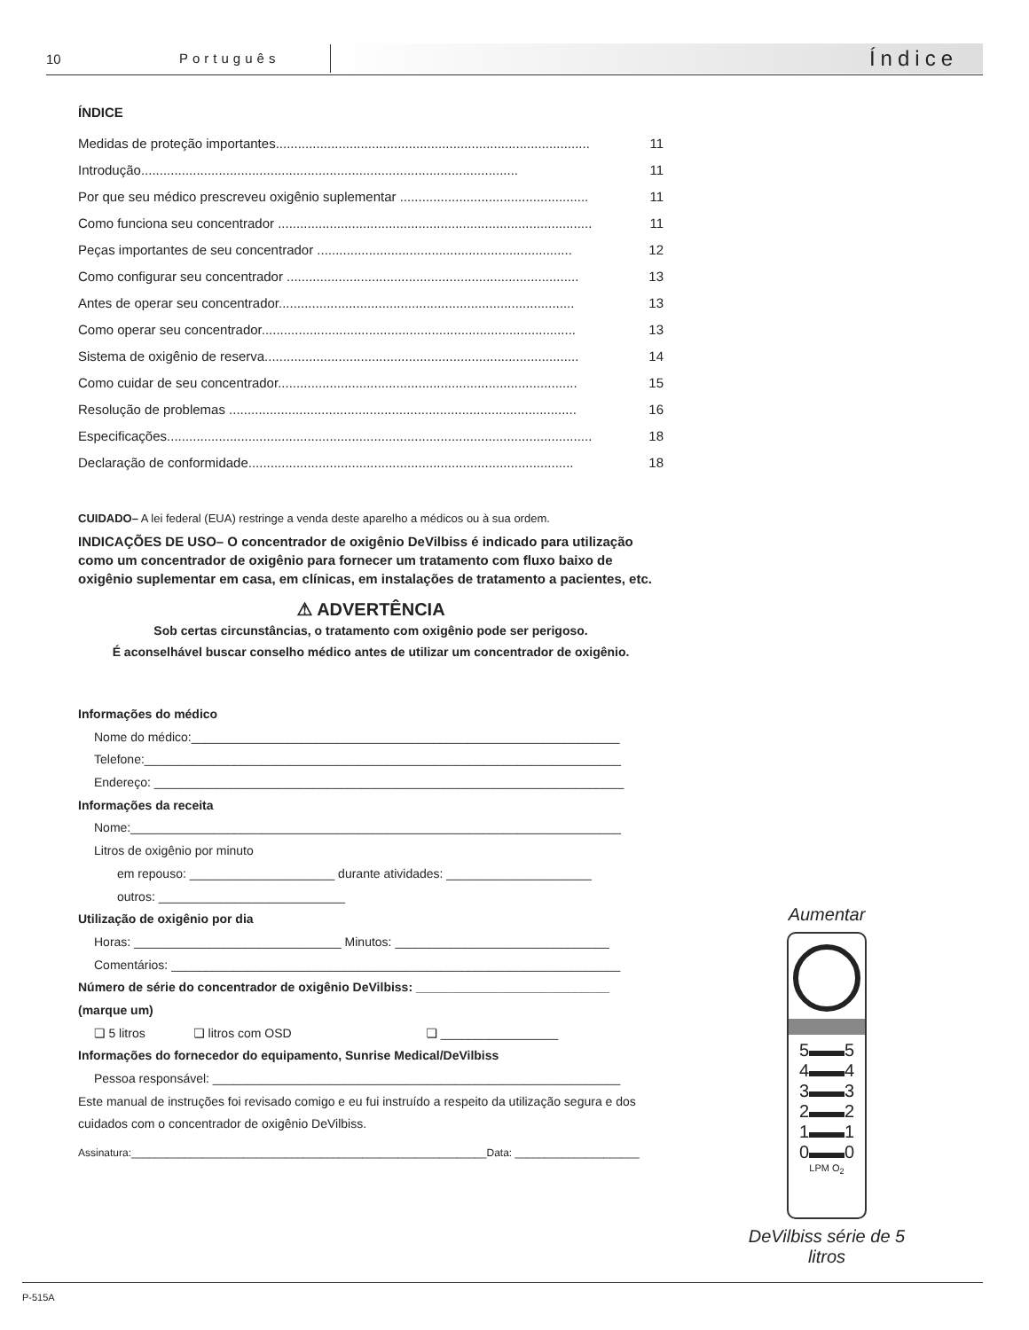10 Português Índice
ÍNDICE
Medidas de proteção importantes..................................................................................... 11
Introdução...................................................................................................... 11
Por que seu médico prescreveu oxigênio suplementar ................................................... 11
Como funciona seu concentrador ..................................................................................... 11
Peças importantes de seu concentrador ..................................................................... 12
Como configurar seu concentrador ............................................................................... 13
Antes de operar seu concentrador................................................................................ 13
Como operar seu concentrador..................................................................................... 13
Sistema de oxigênio de reserva..................................................................................... 14
Como cuidar de seu concentrador................................................................................. 15
Resolução de problemas .............................................................................................. 16
Especificações................................................................................................................... 18
Declaração de conformidade........................................................................................ 18
CUIDADO– A lei federal (EUA) restringe a venda deste aparelho a médicos ou à sua ordem.
INDICAÇÕES DE USO– O concentrador de oxigênio DeVilbiss é indicado para utilização como um concentrador de oxigênio para fornecer um tratamento com fluxo baixo de oxigênio suplementar em casa, em clínicas, em instalações de tratamento a pacientes, etc.
⚠ ADVERTÊNCIA
Sob certas circunstâncias, o tratamento com oxigênio pode ser perigoso.
É aconselhável buscar conselho médico antes de utilizar um concentrador de oxigênio.
Informações do médico
Nome do médico:______________________________________________________________
Telefone:_____________________________________________________________________
Endereço: ____________________________________________________________________
Informações da receita
Nome:_______________________________________________________________________
Litros de oxigênio por minuto
em repouso: _____________________ durante atividades: _____________________
outros: ___________________________
Utilização de oxigênio por dia
Horas: ______________________________ Minutos: _______________________________
Comentários: _________________________________________________________________
Número de série do concentrador de oxigênio DeVilbiss: ____________________________
(marque um)
❏ 5 litros ❏ litros com OSD ❏ _________________
Informações do fornecedor do equipamento, Sunrise Medical/DeVilbiss
Pessoa responsável: ___________________________________________________________
Este manual de instruções foi revisado comigo e eu fui instruído a respeito da utilização segura e dos cuidados com o concentrador de oxigênio DeVilbiss.
Assinatura:____________________________________________________________Data: _____________________
Aumentar
5▬▬5
4▬▬4
3▬▬3
2▬▬2
1▬▬1
0▬▬0
LPM O<sub>2</sub>
DeVilbiss série de 5 litros
P-515A